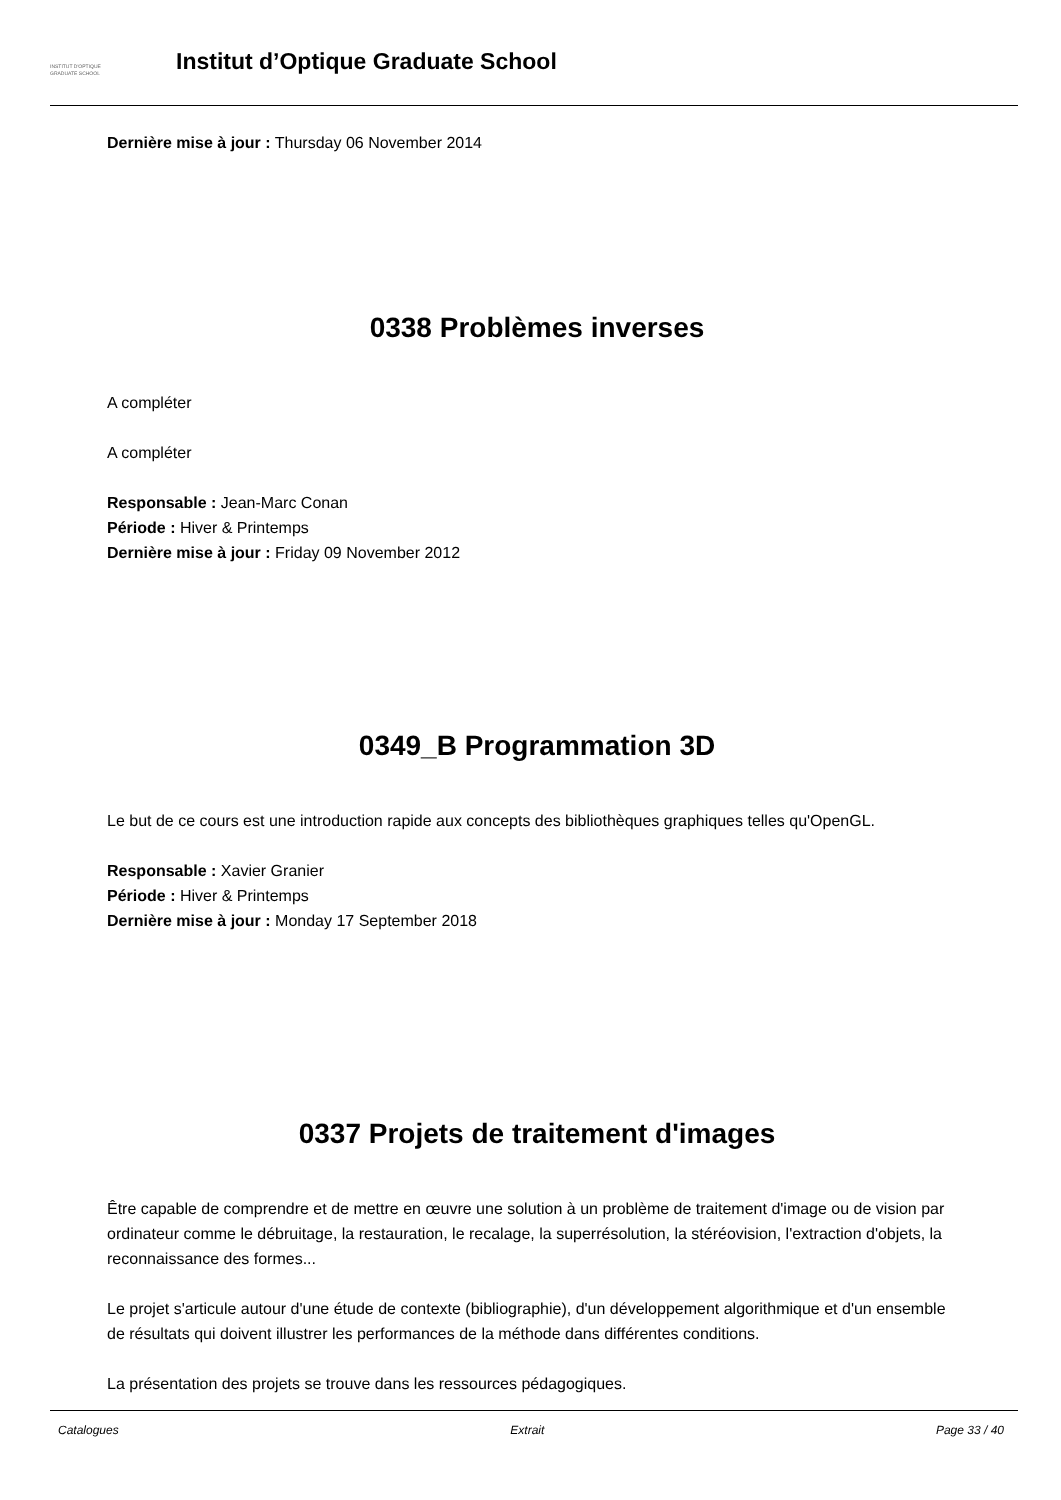INSTITUT D'OPTIQUE
GRADUATE SCHOOL
Institut d’Optique Graduate School
Dernière mise à jour : Thursday 06 November 2014
0338 Problèmes inverses
A compléter
A compléter
Responsable : Jean-Marc Conan
Période : Hiver & Printemps
Dernière mise à jour : Friday 09 November 2012
0349_B Programmation 3D
Le but de ce cours est une introduction rapide aux concepts des bibliothèques graphiques telles qu'OpenGL.
Responsable : Xavier Granier
Période : Hiver & Printemps
Dernière mise à jour : Monday 17 September 2018
0337 Projets de traitement d'images
Être capable de comprendre et de mettre en œuvre une solution à un problème de traitement d'image ou de vision par ordinateur comme le débruitage, la restauration, le recalage, la superrésolution, la stéréovision, l'extraction d'objets, la reconnaissance des formes...
Le projet s'articule autour d'une étude de contexte (bibliographie), d'un développement algorithmique et d'un ensemble de résultats qui doivent illustrer les performances de la méthode dans différentes conditions.
La présentation des projets se trouve dans les ressources pédagogiques.
Catalogues Extrait Page 33 / 40